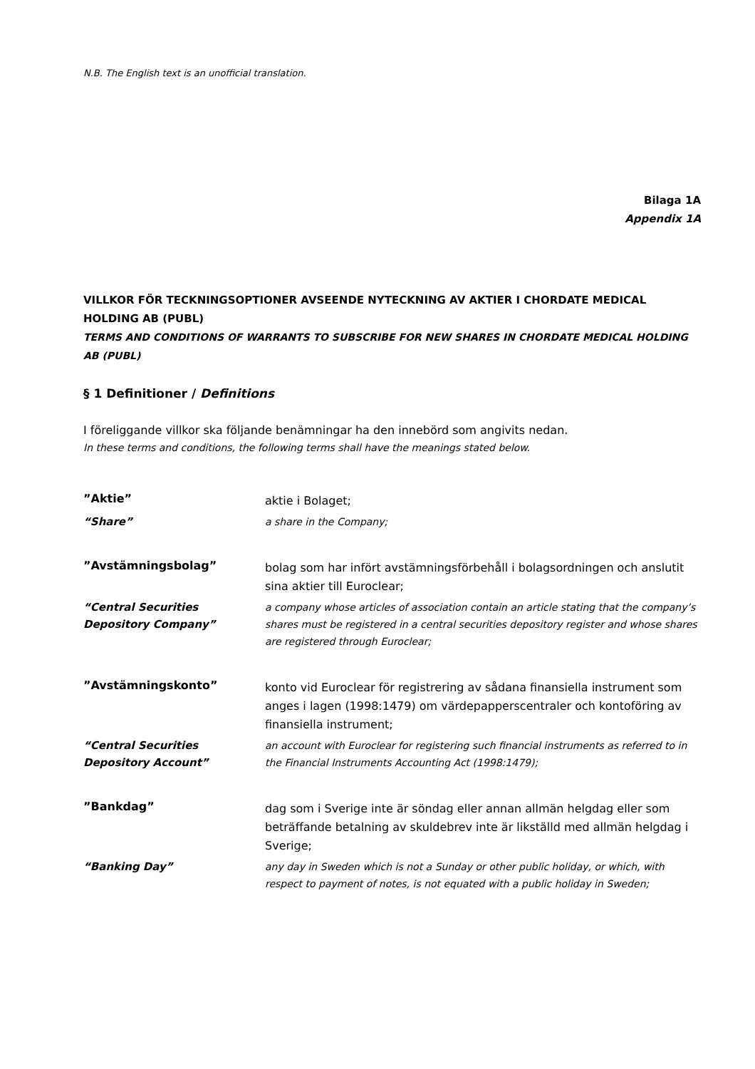N.B. The English text is an unofficial translation.
Bilaga 1A
Appendix 1A
VILLKOR FÖR TECKNINGSOPTIONER AVSEENDE NYTECKNING AV AKTIER I CHORDATE MEDICAL HOLDING AB (PUBL)
TERMS AND CONDITIONS OF WARRANTS TO SUBSCRIBE FOR NEW SHARES IN CHORDATE MEDICAL HOLDING AB (PUBL)
§ 1 Definitioner / Definitions
I föreliggande villkor ska följande benämningar ha den innebörd som angivits nedan.
In these terms and conditions, the following terms shall have the meanings stated below.
”Aktie”
aktie i Bolaget;
“Share” a share in the Company;
”Avstämningsbolag”
bolag som har infört avstämningsförbehåll i bolagsordningen och anslutit sina aktier till Euroclear;
“Central Securities Depository Company”
a company whose articles of association contain an article stating that the company’s shares must be registered in a central securities depository register and whose shares are registered through Euroclear;
”Avstämningskonto”
konto vid Euroclear för registrering av sådana finansiella instrument som anges i lagen (1998:1479) om värdepapperscentraler och kontoföring av finansiella instrument;
“Central Securities Depository Account”
an account with Euroclear for registering such financial instruments as referred to in the Financial Instruments Accounting Act (1998:1479);
”Bankdag”
dag som i Sverige inte är söndag eller annan allmän helgdag eller som beträffande betalning av skuldebrev inte är likställd med allmän helgdag i Sverige;
“Banking Day” any day in Sweden which is not a Sunday or other public holiday, or which, with respect to payment of notes, is not equated with a public holiday in Sweden;